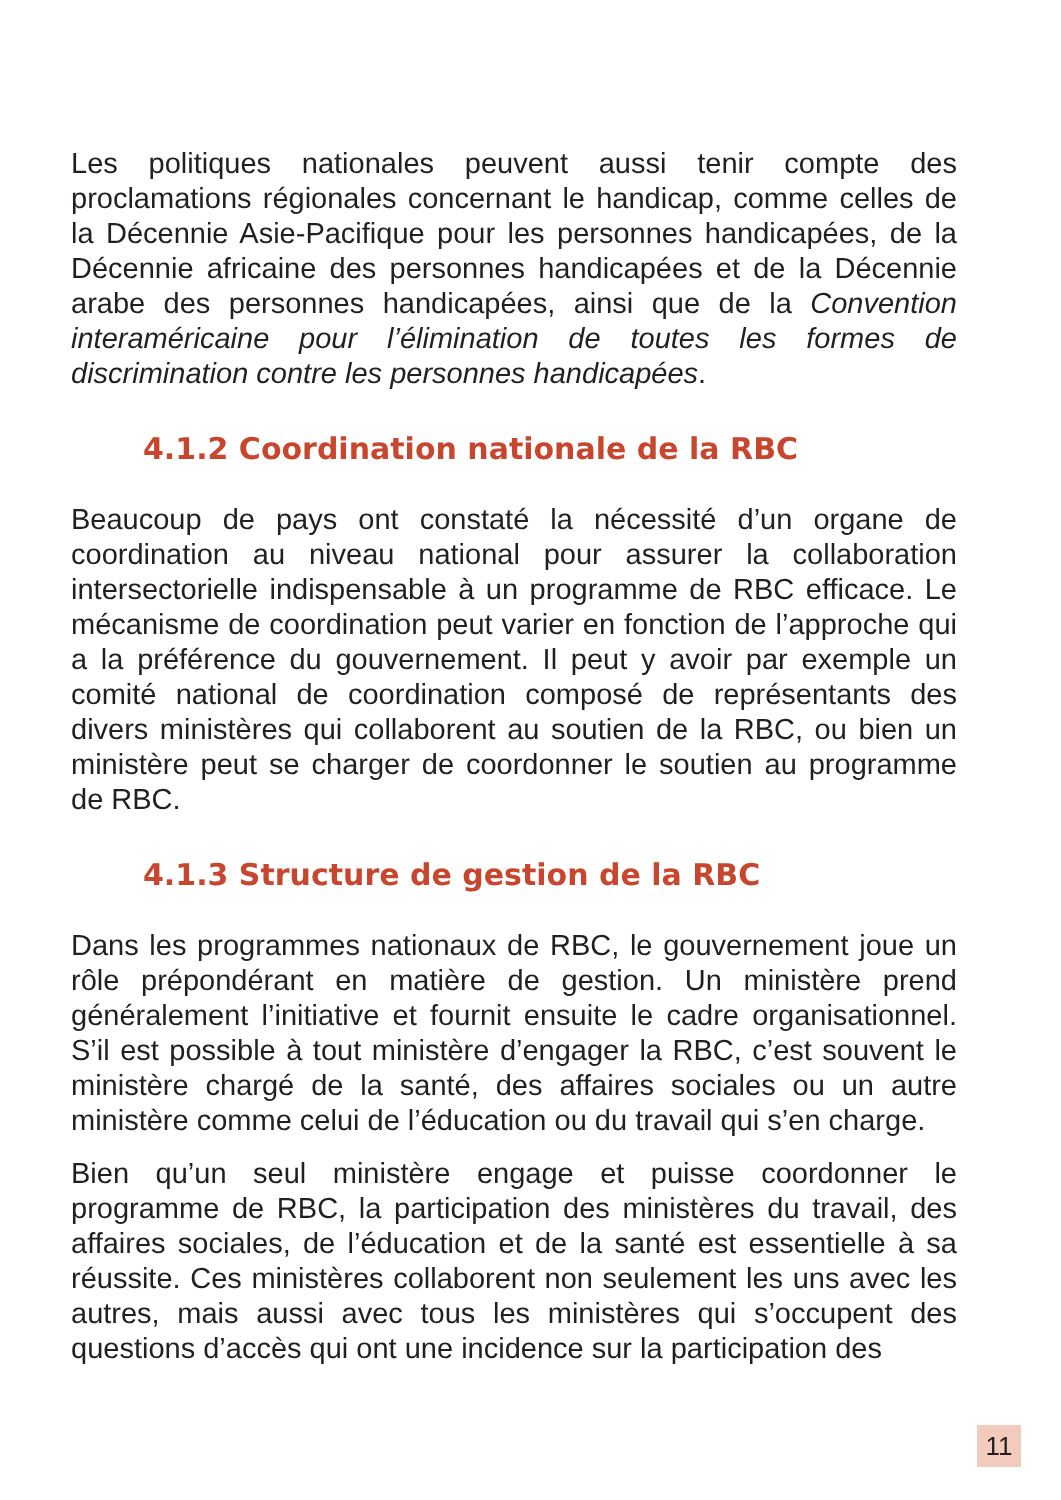Les politiques nationales peuvent aussi tenir compte des proclamations régionales concernant le handicap, comme celles de la Décennie Asie-Pacifique pour les personnes handicapées, de la Décennie africaine des personnes handicapées et de la Décennie arabe des personnes handicapées, ainsi que de la Convention interaméricaine pour l’élimination de toutes les formes de discrimination contre les personnes handicapées.
4.1.2 Coordination nationale de la RBC
Beaucoup de pays ont constaté la nécessité d’un organe de coordination au niveau national pour assurer la collaboration intersectorielle indispensable à un programme de RBC efficace. Le mécanisme de coordination peut varier en fonction de l’approche qui a la préférence du gouvernement. Il peut y avoir par exemple un comité national de coordination composé de représentants des divers ministères qui collaborent au soutien de la RBC, ou bien un ministère peut se charger de coordonner le soutien au programme de RBC.
4.1.3 Structure de gestion de la RBC
Dans les programmes nationaux de RBC, le gouvernement joue un rôle prépondérant en matière de gestion. Un ministère prend généralement l’initiative et fournit ensuite le cadre organisationnel. S’il est possible à tout ministère d’engager la RBC, c’est souvent le ministère chargé de la santé, des affaires sociales ou un autre ministère comme celui de l’éducation ou du travail qui s’en charge.
Bien qu’un seul ministère engage et puisse coordonner le programme de RBC, la participation des ministères du travail, des affaires sociales, de l’éducation et de la santé est essentielle à sa réussite. Ces ministères collaborent non seulement les uns avec les autres, mais aussi avec tous les ministères qui s’occupent des questions d’accès qui ont une incidence sur la participation des
11